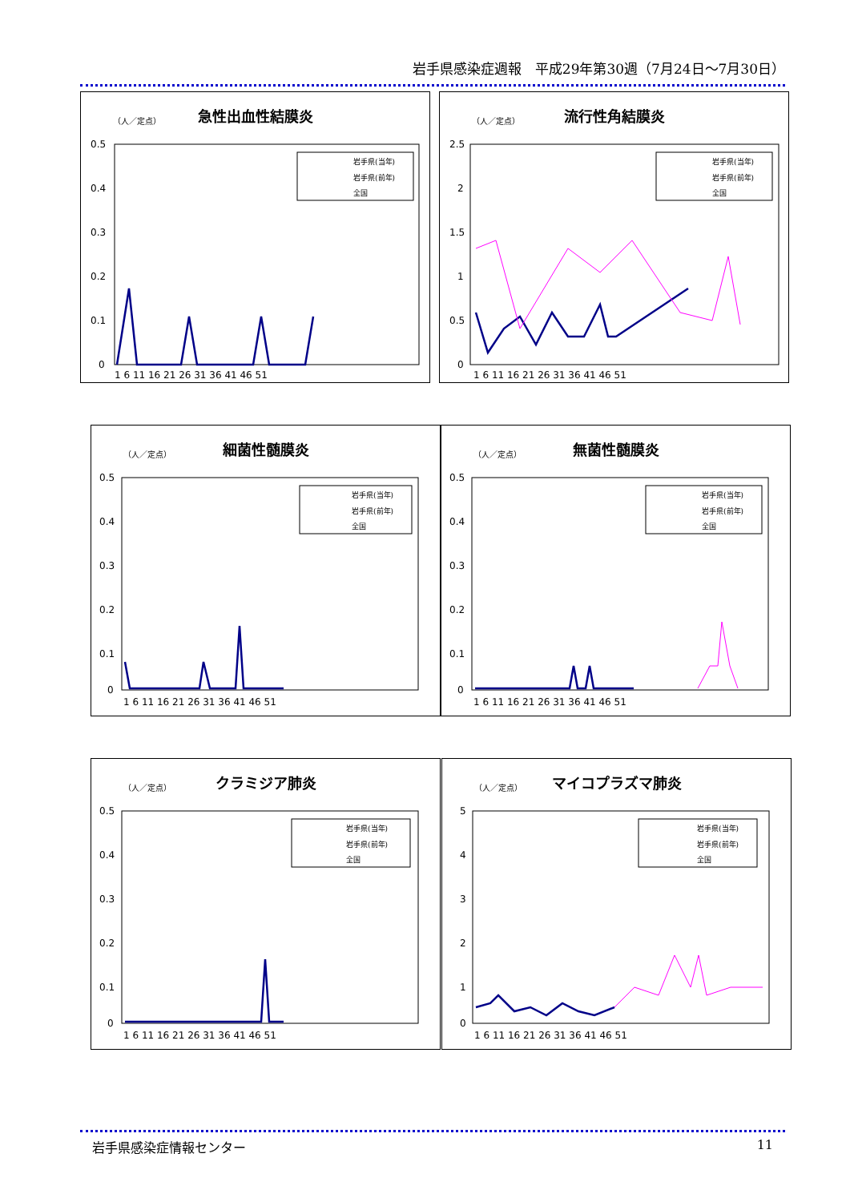岩手県感染症週報　平成29年第30週（7月24日～7月30日）
急性出血性結膜炎
（人／定点）
0.5
0.4
0.3
0.2
0.1
0
1 6 11 16 21 26 31 36 41 46 51
岩手県(当年)
岩手県(前年)
全国
流行性角結膜炎
（人／定点）
2.5
2
1.5
1
0.5
0
1 6 11 16 21 26 31 36 41 46 51
岩手県(当年)
岩手県(前年)
全国
細菌性髄膜炎
（人／定点）
0.5
0.4
0.3
0.2
0.1
0
1 6 11 16 21 26 31 36 41 46 51
岩手県(当年)
岩手県(前年)
全国
無菌性髄膜炎
（人／定点）
0.5
0.4
0.3
0.2
0.1
0
1 6 11 16 21 26 31 36 41 46 51
岩手県(当年)
岩手県(前年)
全国
クラミジア肺炎
（人／定点）
0.5
0.4
0.3
0.2
0.1
0
1 6 11 16 21 26 31 36 41 46 51
岩手県(当年)
岩手県(前年)
全国
マイコプラズマ肺炎
（人／定点）
5
4
3
2
1
0
1 6 11 16 21 26 31 36 41 46 51
岩手県(当年)
岩手県(前年)
全国
岩手県感染症情報センター 11